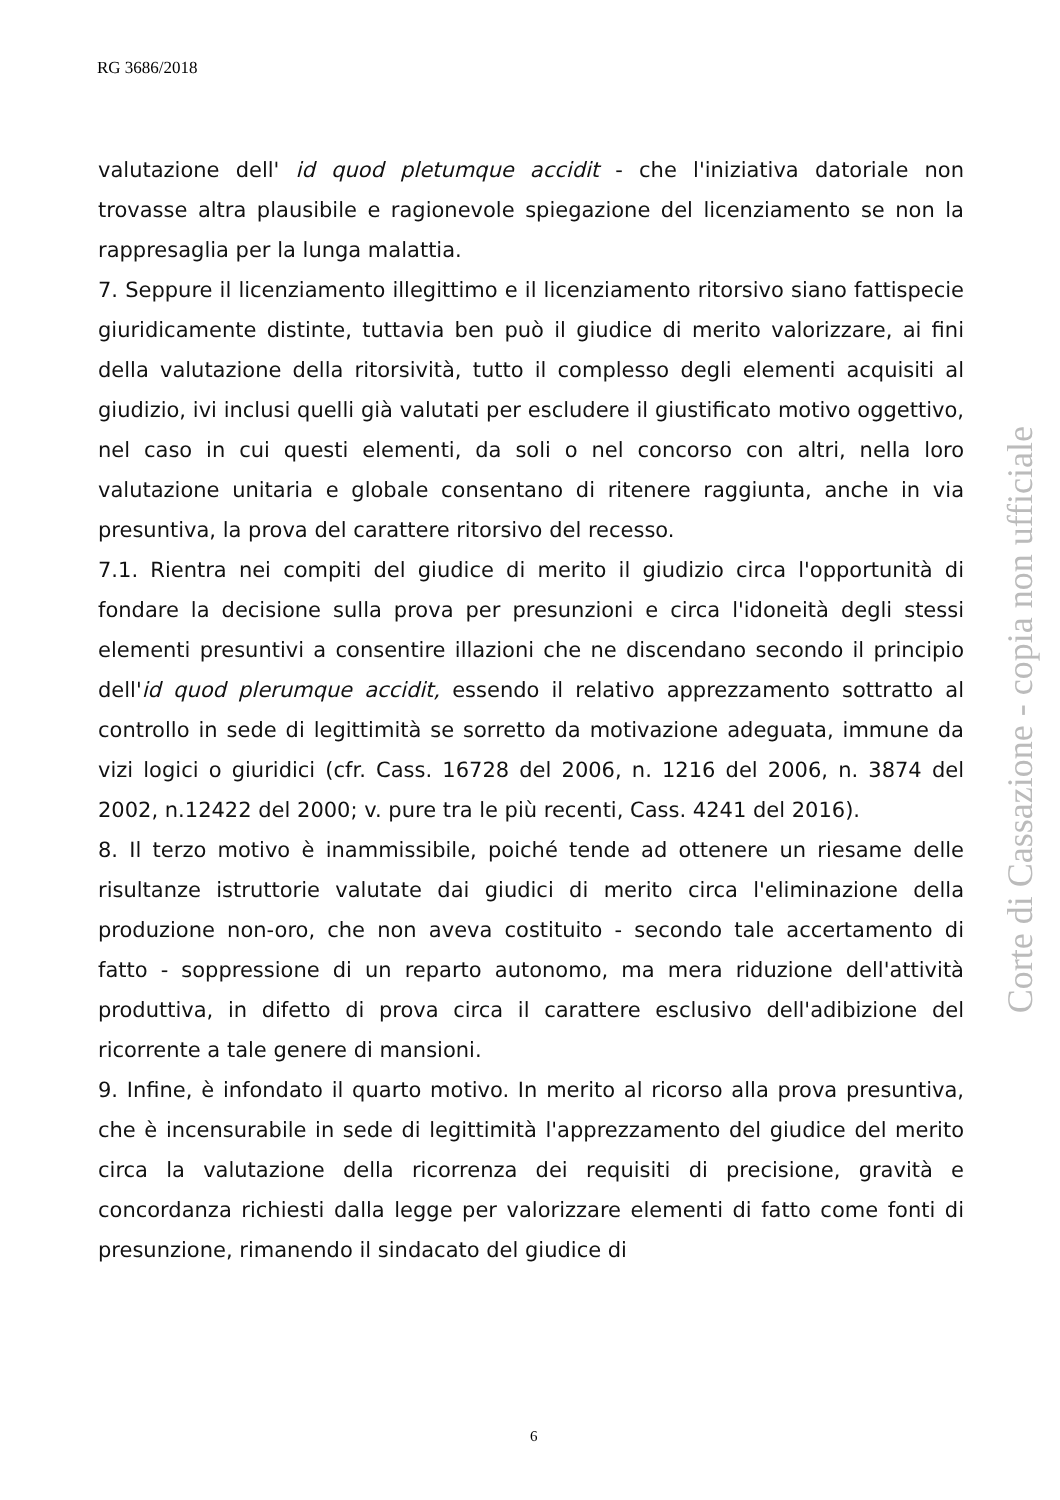RG 3686/2018
valutazione dell' id quod pletumque accidit - che l'iniziativa datoriale non trovasse altra plausibile e ragionevole spiegazione del licenziamento se non la rappresaglia per la lunga malattia.
7. Seppure il licenziamento illegittimo e il licenziamento ritorsivo siano fattispecie giuridicamente distinte, tuttavia ben può il giudice di merito valorizzare, ai fini della valutazione della ritorsività, tutto il complesso degli elementi acquisiti al giudizio, ivi inclusi quelli già valutati per escludere il giustificato motivo oggettivo, nel caso in cui questi elementi, da soli o nel concorso con altri, nella loro valutazione unitaria e globale consentano di ritenere raggiunta, anche in via presuntiva, la prova del carattere ritorsivo del recesso.
7.1. Rientra nei compiti del giudice di merito il giudizio circa l'opportunità di fondare la decisione sulla prova per presunzioni e circa l'idoneità degli stessi elementi presuntivi a consentire illazioni che ne discendano secondo il principio dell'id quod plerumque accidit, essendo il relativo apprezzamento sottratto al controllo in sede di legittimità se sorretto da motivazione adeguata, immune da vizi logici o giuridici (cfr. Cass. 16728 del 2006, n. 1216 del 2006, n. 3874 del 2002, n.12422 del 2000; v. pure tra le più recenti, Cass. 4241 del 2016).
8. Il terzo motivo è inammissibile, poiché tende ad ottenere un riesame delle risultanze istruttorie valutate dai giudici di merito circa l'eliminazione della produzione non-oro, che non aveva costituito - secondo tale accertamento di fatto - soppressione di un reparto autonomo, ma mera riduzione dell'attività produttiva, in difetto di prova circa il carattere esclusivo dell'adibizione del ricorrente a tale genere di mansioni.
9. Infine, è infondato il quarto motivo. In merito al ricorso alla prova presuntiva, che è incensurabile in sede di legittimità l'apprezzamento del giudice del merito circa la valutazione della ricorrenza dei requisiti di precisione, gravità e concordanza richiesti dalla legge per valorizzare elementi di fatto come fonti di presunzione, rimanendo il sindacato del giudice di
Corte di Cassazione - copia non ufficiale
6